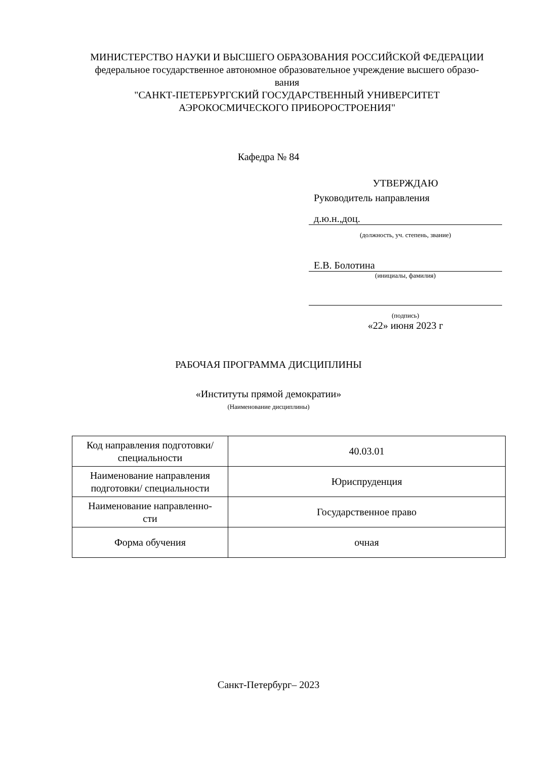МИНИСТЕРСТВО НАУКИ И ВЫСШЕГО ОБРАЗОВАНИЯ РОССИЙСКОЙ ФЕДЕРАЦИИ
федеральное государственное автономное образовательное учреждение высшего образо-
вания
"САНКТ-ПЕТЕРБУРГСКИЙ ГОСУДАРСТВЕННЫЙ УНИВЕРСИТЕТ
АЭРОКОСМИЧЕСКОГО ПРИБОРОСТРОЕНИЯ"
Кафедра № 84
УТВЕРЖДАЮ
Руководитель направления
д.ю.н.,доц.
(должность, уч. степень, звание)
Е.В. Болотина
(инициалы, фамилия)
(подпись)
«22» июня 2023 г
РАБОЧАЯ ПРОГРАММА ДИСЦИПЛИНЫ
«Институты прямой демократии»
(Наименование дисциплины)
| Код направления подготовки/ специальности | 40.03.01 |
| Наименование направления подготовки/ специальности | Юриспруденция |
| Наименование направленно- сти | Государственное право |
| Форма обучения | очная |
Санкт-Петербург– 2023